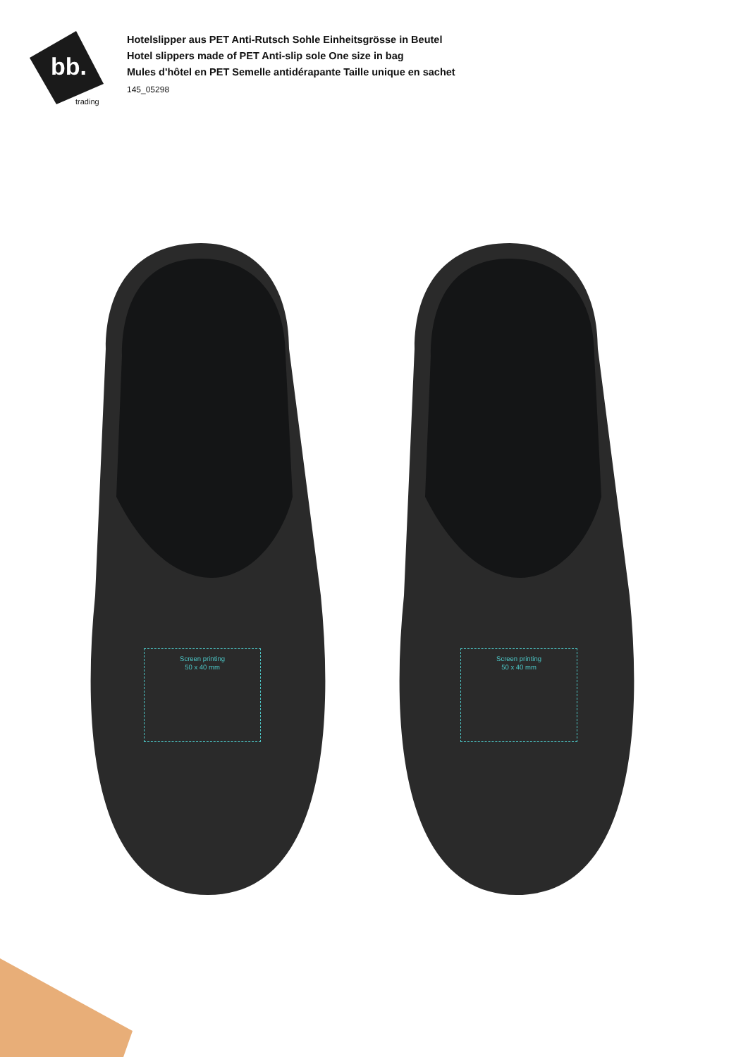bb.
trading
Hotelslipper aus PET Anti-Rutsch Sohle Einheitsgrösse in Beutel
Hotel slippers made of PET Anti-slip sole One size in bag
Mules d'hôtel en PET Semelle antidérapante Taille unique en sachet
145_05298
Screen printing
50 x 40 mm
Screen printing
50 x 40 mm